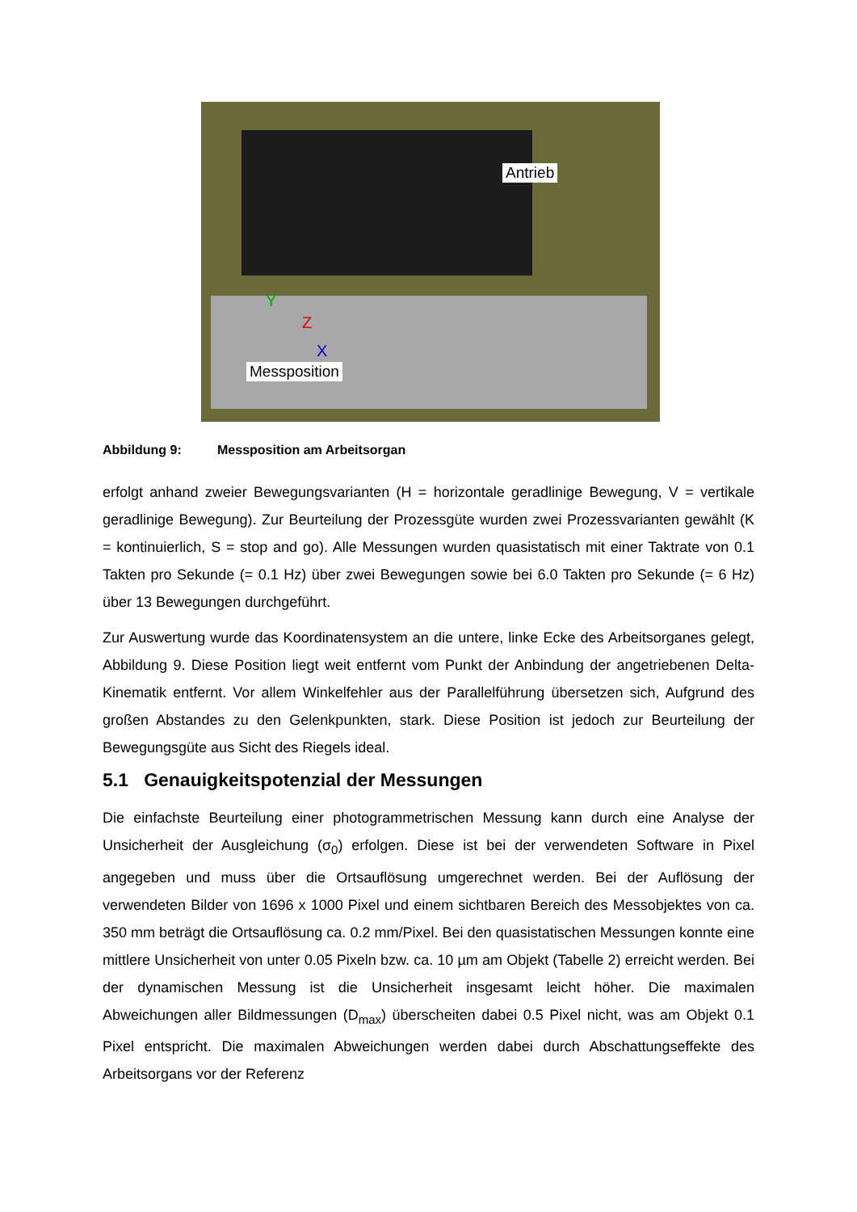Antrieb
Messposition
Y
Z
X
Abbildung 9: Messposition am Arbeitsorgan
erfolgt anhand zweier Bewegungsvarianten (H = horizontale geradlinige Bewegung, V = vertikale geradlinige Bewegung). Zur Beurteilung der Prozessgüte wurden zwei Prozessvarianten gewählt (K = kontinuierlich, S = stop and go). Alle Messungen wurden quasistatisch mit einer Taktrate von 0.1 Takten pro Sekunde (= 0.1 Hz) über zwei Bewegungen sowie bei 6.0 Takten pro Sekunde (= 6 Hz) über 13 Bewegungen durchgeführt.
Zur Auswertung wurde das Koordinatensystem an die untere, linke Ecke des Arbeitsorganes gelegt, Abbildung 9. Diese Position liegt weit entfernt vom Punkt der Anbindung der angetriebenen Delta-Kinematik entfernt. Vor allem Winkelfehler aus der Parallelführung übersetzen sich, Aufgrund des großen Abstandes zu den Gelenkpunkten, stark. Diese Position ist jedoch zur Beurteilung der Bewegungsgüte aus Sicht des Riegels ideal.
5.1 Genauigkeitspotenzial der Messungen
Die einfachste Beurteilung einer photogrammetrischen Messung kann durch eine Analyse der Unsicherheit der Ausgleichung (σ<sub>0</sub>) erfolgen. Diese ist bei der verwendeten Software in Pixel angegeben und muss über die Ortsauflösung umgerechnet werden. Bei der Auflösung der verwendeten Bilder von 1696 x 1000 Pixel und einem sichtbaren Bereich des Messobjektes von ca. 350 mm beträgt die Ortsauflösung ca. 0.2 mm/Pixel. Bei den quasistatischen Messungen konnte eine mittlere Unsicherheit von unter 0.05 Pixeln bzw. ca. 10 µm am Objekt (Tabelle 2) erreicht werden. Bei der dynamischen Messung ist die Unsicherheit insgesamt leicht höher. Die maximalen Abweichungen aller Bildmessungen (D<sub>max</sub>) überscheiten dabei 0.5 Pixel nicht, was am Objekt 0.1 Pixel entspricht. Die maximalen Abweichungen werden dabei durch Abschattungseffekte des Arbeitsorgans vor der Referenz